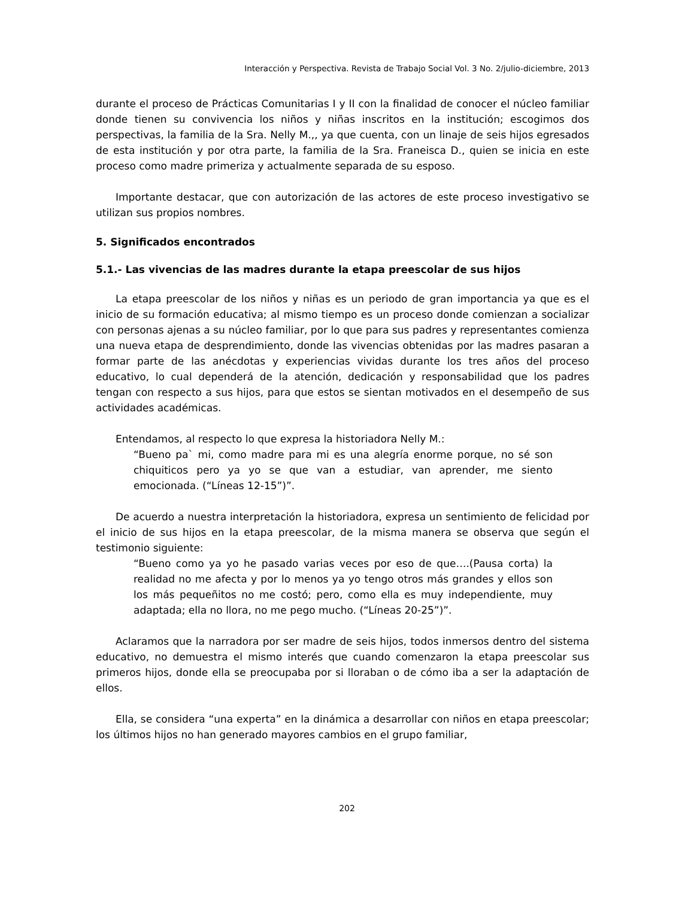Interacción y Perspectiva. Revista de Trabajo Social Vol. 3 No. 2/julio-diciembre, 2013
durante el proceso de Prácticas Comunitarias I y II con la finalidad de conocer el núcleo familiar donde tienen su convivencia los niños y niñas inscritos en la institución; escogimos dos perspectivas, la familia de la Sra. Nelly M.,, ya que cuenta, con un linaje de seis hijos egresados de esta institución y por otra parte, la familia de la Sra. Franeisca D., quien se inicia en este proceso como madre primeriza y actualmente separada de su esposo.
Importante destacar, que con autorización de las actores de este proceso investigativo se utilizan sus propios nombres.
5. Significados encontrados
5.1.- Las vivencias de las madres durante la etapa preescolar de sus hijos
La etapa preescolar de los niños y niñas es un periodo de gran importancia ya que es el inicio de su formación educativa; al mismo tiempo es un proceso donde comienzan a socializar con personas ajenas a su núcleo familiar, por lo que para sus padres y representantes comienza una nueva etapa de desprendimiento, donde las vivencias obtenidas por las madres pasaran a formar parte de las anécdotas y experiencias vividas durante los tres años del proceso educativo, lo cual dependerá de la atención, dedicación y responsabilidad que los padres tengan con respecto a sus hijos, para que estos se sientan motivados en el desempeño de sus actividades académicas.
Entendamos, al respecto lo que expresa la historiadora Nelly M.:
“Bueno pa` mi, como madre para mi es una alegría enorme porque, no sé son chiquiticos pero ya yo se que van a estudiar, van aprender, me siento emocionada. (“Líneas 12-15”)”.
De acuerdo a nuestra interpretación la historiadora, expresa un sentimiento de felicidad por el inicio de sus hijos en la etapa preescolar, de la misma manera se observa que según el testimonio siguiente:
“Bueno como ya yo he pasado varias veces por eso de que….(Pausa corta) la realidad no me afecta y por lo menos ya yo tengo otros más grandes y ellos son los más pequeñitos no me costó; pero, como ella es muy independiente, muy adaptada; ella no llora, no me pego mucho. (“Líneas 20-25”)”.
Aclaramos que la narradora por ser madre de seis hijos, todos inmersos dentro del sistema educativo, no demuestra el mismo interés que cuando comenzaron la etapa preescolar sus primeros hijos, donde ella se preocupaba por si lloraban o de cómo iba a ser la adaptación de ellos.
Ella, se considera “una experta” en la dinámica a desarrollar con niños en etapa preescolar; los últimos hijos no han generado mayores cambios en el grupo familiar,
202